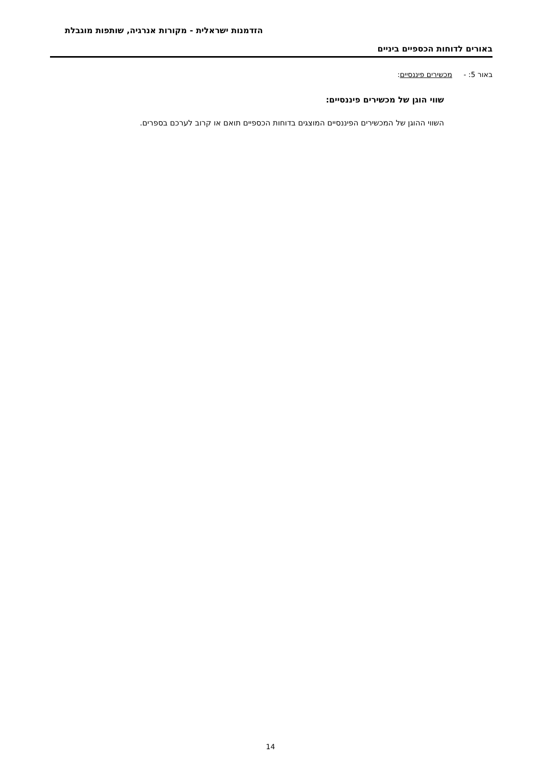הזדמנות ישראלית - מקורות אנרגיה, שותפות מוגבלת
באורים לדוחות הכספיים ביניים
באור 5: - מכשירים פיננסיים:
שווי הוגן של מכשירים פיננסיים:
השווי ההוגן של המכשירים הפיננסיים המוצגים בדוחות הכספיים תואם או קרוב לערכם בספרים.
14